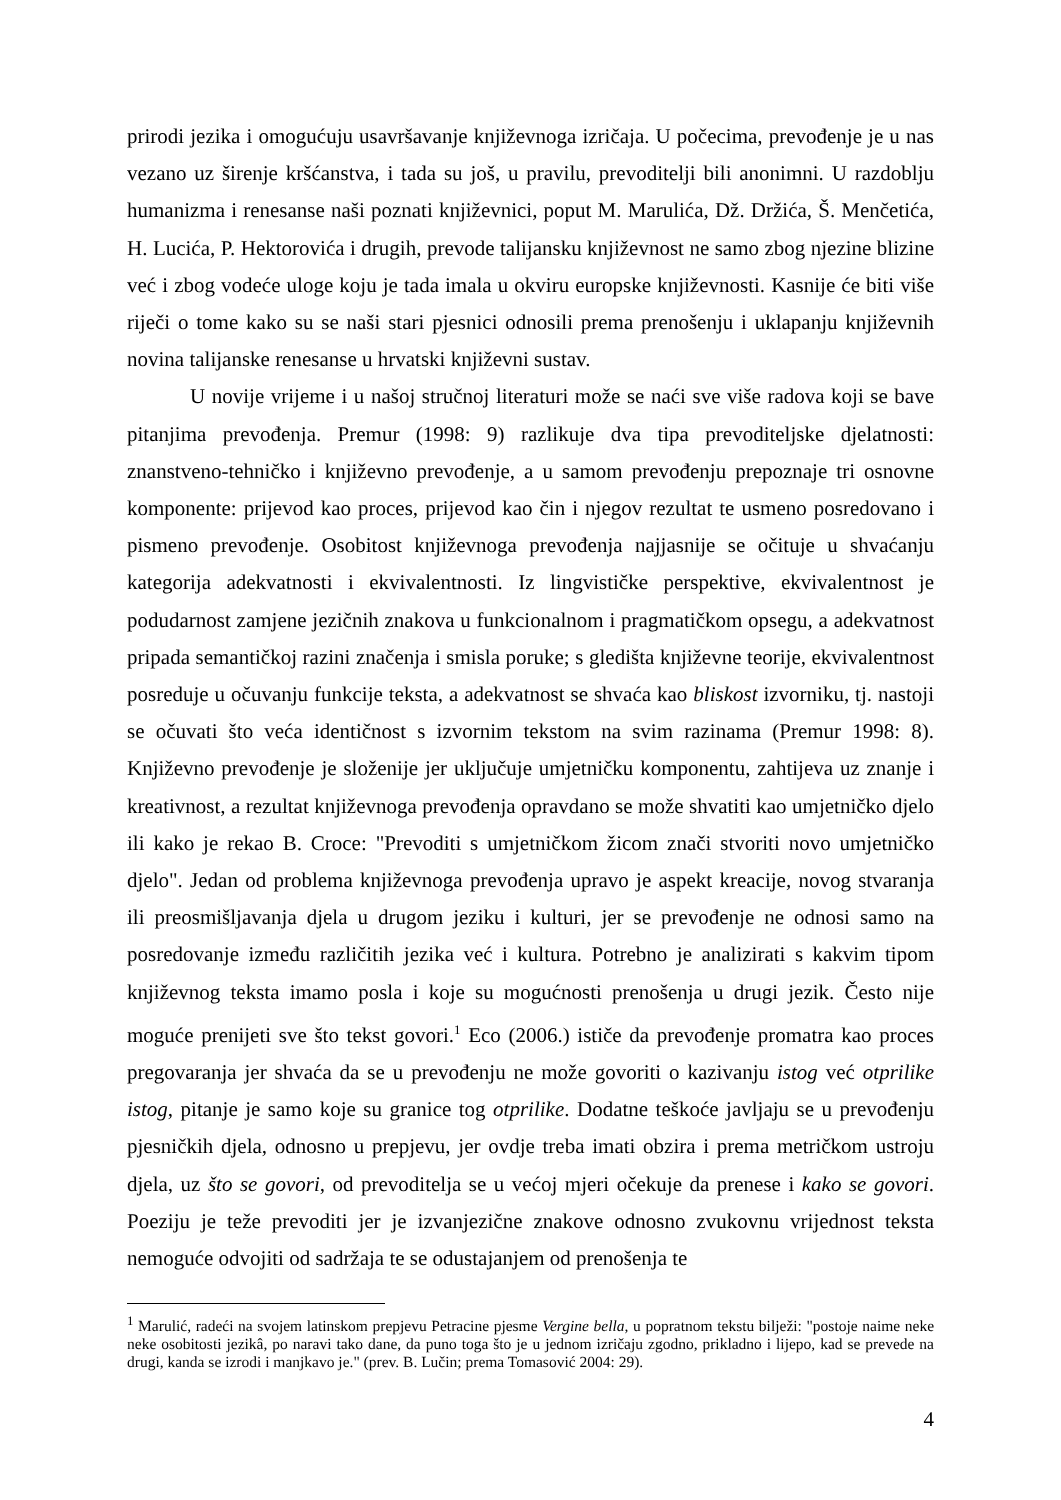prirodi jezika i omogućuju usavršavanje književnoga izričaja. U počecima, prevođenje je u nas vezano uz širenje kršćanstva, i tada su još, u pravilu, prevoditelji bili anonimni. U razdoblju humanizma i renesanse naši poznati književnici, poput M. Marulića, Dž. Držića, Š. Menčetića, H. Lucića, P. Hektorovića i drugih, prevode talijansku književnost ne samo zbog njezine blizine već i zbog vodeće uloge koju je tada imala u okviru europske književnosti. Kasnije će biti više riječi o tome kako su se naši stari pjesnici odnosili prema prenošenju i uklapanju književnih novina talijanske renesanse u hrvatski književni sustav.
U novije vrijeme i u našoj stručnoj literaturi može se naći sve više radova koji se bave pitanjima prevođenja. Premur (1998: 9) razlikuje dva tipa prevoditeljske djelatnosti: znanstveno-tehničko i književno prevođenje, a u samom prevođenju prepoznaje tri osnovne komponente: prijevod kao proces, prijevod kao čin i njegov rezultat te usmeno posredovano i pismeno prevođenje. Osobitost književnoga prevođenja najjasnije se očituje u shvaćanju kategorija adekvatnosti i ekvivalentnosti. Iz lingvističke perspektive, ekvivalentnost je podudarnost zamjene jezičnih znakova u funkcionalnom i pragmatičkom opsegu, a adekvatnost pripada semantičkoj razini značenja i smisla poruke; s gledišta književne teorije, ekvivalentnost posreduje u očuvanju funkcije teksta, a adekvatnost se shvaća kao bliskost izvorniku, tj. nastoji se očuvati što veća identičnost s izvornim tekstom na svim razinama (Premur 1998: 8). Književno prevođenje je složenije jer uključuje umjetničku komponentu, zahtijeva uz znanje i kreativnost, a rezultat književnoga prevođenja opravdano se može shvatiti kao umjetničko djelo ili kako je rekao B. Croce: "Prevoditi s umjetničkom žicom znači stvoriti novo umjetničko djelo". Jedan od problema književnoga prevođenja upravo je aspekt kreacije, novog stvaranja ili preosmišljavanja djela u drugom jeziku i kulturi, jer se prevođenje ne odnosi samo na posredovanje između različitih jezika već i kultura. Potrebno je analizirati s kakvim tipom književnog teksta imamo posla i koje su mogućnosti prenošenja u drugi jezik. Često nije moguće prenijeti sve što tekst govori.<sup>1</sup> Eco (2006.) ističe da prevođenje promatra kao proces pregovaranja jer shvaća da se u prevođenju ne može govoriti o kazivanju istog već otprilike istog, pitanje je samo koje su granice tog otprilike. Dodatne teškoće javljaju se u prevođenju pjesničkih djela, odnosno u prepjevu, jer ovdje treba imati obzira i prema metričkom ustroju djela, uz što se govori, od prevoditelja se u većoj mjeri očekuje da prenese i kako se govori. Poeziju je teže prevoditi jer je izvanjezične znakove odnosno zvukovnu vrijednost teksta nemoguće odvojiti od sadržaja te se odustajanjem od prenošenja te
<sup>1</sup> Marulić, radeći na svojem latinskom prepjevu Petracine pjesme Vergine bella, u popratnom tekstu bilježi: "postoje naime neke neke osobitosti jezikâ, po naravi tako dane, da puno toga što je u jednom izričaju zgodno, prikladno i lijepo, kad se prevede na drugi, kanda se izrodi i manjkavo je." (prev. B. Lučin; prema Tomasović 2004: 29).
4